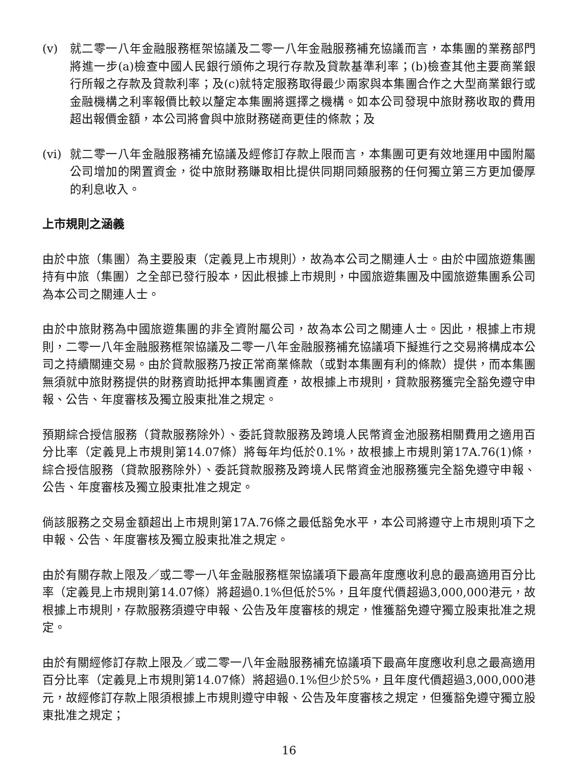(v) 就二零一八年金融服務框架協議及二零一八年金融服務補充協議而言，本集團的業務部門將進一步(a)檢查中國人民銀行頒佈之現行存款及貸款基準利率；(b)檢查其他主要商業銀行所報之存款及貸款利率；及(c)就特定服務取得最少兩家與本集團合作之大型商業銀行或金融機構之利率報價比較以釐定本集團將選擇之機構。如本公司發現中旅財務收取的費用超出報價金額，本公司將會與中旅財務磋商更佳的條款；及
(vi) 就二零一八年金融服務補充協議及經修訂存款上限而言，本集團可更有效地運用中國附屬公司增加的閑置資金，從中旅財務賺取相比提供同期同類服務的任何獨立第三方更加優厚的利息收入。
上市規則之涵義
由於中旅（集團）為主要股東（定義見上市規則），故為本公司之關連人士。由於中國旅遊集團持有中旅（集團）之全部已發行股本，因此根據上市規則，中國旅遊集團及中國旅遊集團系公司為本公司之關連人士。
由於中旅財務為中國旅遊集團的非全資附屬公司，故為本公司之關連人士。因此，根據上市規則，二零一八年金融服務框架協議及二零一八年金融服務補充協議項下擬進行之交易將構成本公司之持續關連交易。由於貸款服務乃按正常商業條款（或對本集團有利的條款）提供，而本集團無須就中旅財務提供的財務資助抵押本集團資產，故根據上市規則，貸款服務獲完全豁免遵守申報、公告、年度審核及獨立股東批准之規定。
預期綜合授信服務（貸款服務除外）、委託貸款服務及跨境人民幣資金池服務相關費用之適用百分比率（定義見上市規則第14.07條）將每年均低於0.1%，故根據上市規則第17A.76(1)條，綜合授信服務（貸款服務除外）、委託貸款服務及跨境人民幣資金池服務獲完全豁免遵守申報、公告、年度審核及獨立股東批准之規定。
倘該服務之交易金額超出上市規則第17A.76條之最低豁免水平，本公司將遵守上市規則項下之申報、公告、年度審核及獨立股東批准之規定。
由於有關存款上限及／或二零一八年金融服務框架協議項下最高年度應收利息的最高適用百分比率（定義見上市規則第14.07條）將超過0.1%但低於5%，且年度代價超過3,000,000港元，故根據上市規則，存款服務須遵守申報、公告及年度審核的規定，惟獲豁免遵守獨立股東批准之規定。
由於有關經修訂存款上限及／或二零一八年金融服務補充協議項下最高年度應收利息之最高適用百分比率（定義見上市規則第14.07條）將超過0.1%但少於5%，且年度代價超過3,000,000港元，故經修訂存款上限須根據上市規則遵守申報、公告及年度審核之規定，但獲豁免遵守獨立股東批准之規定；
16